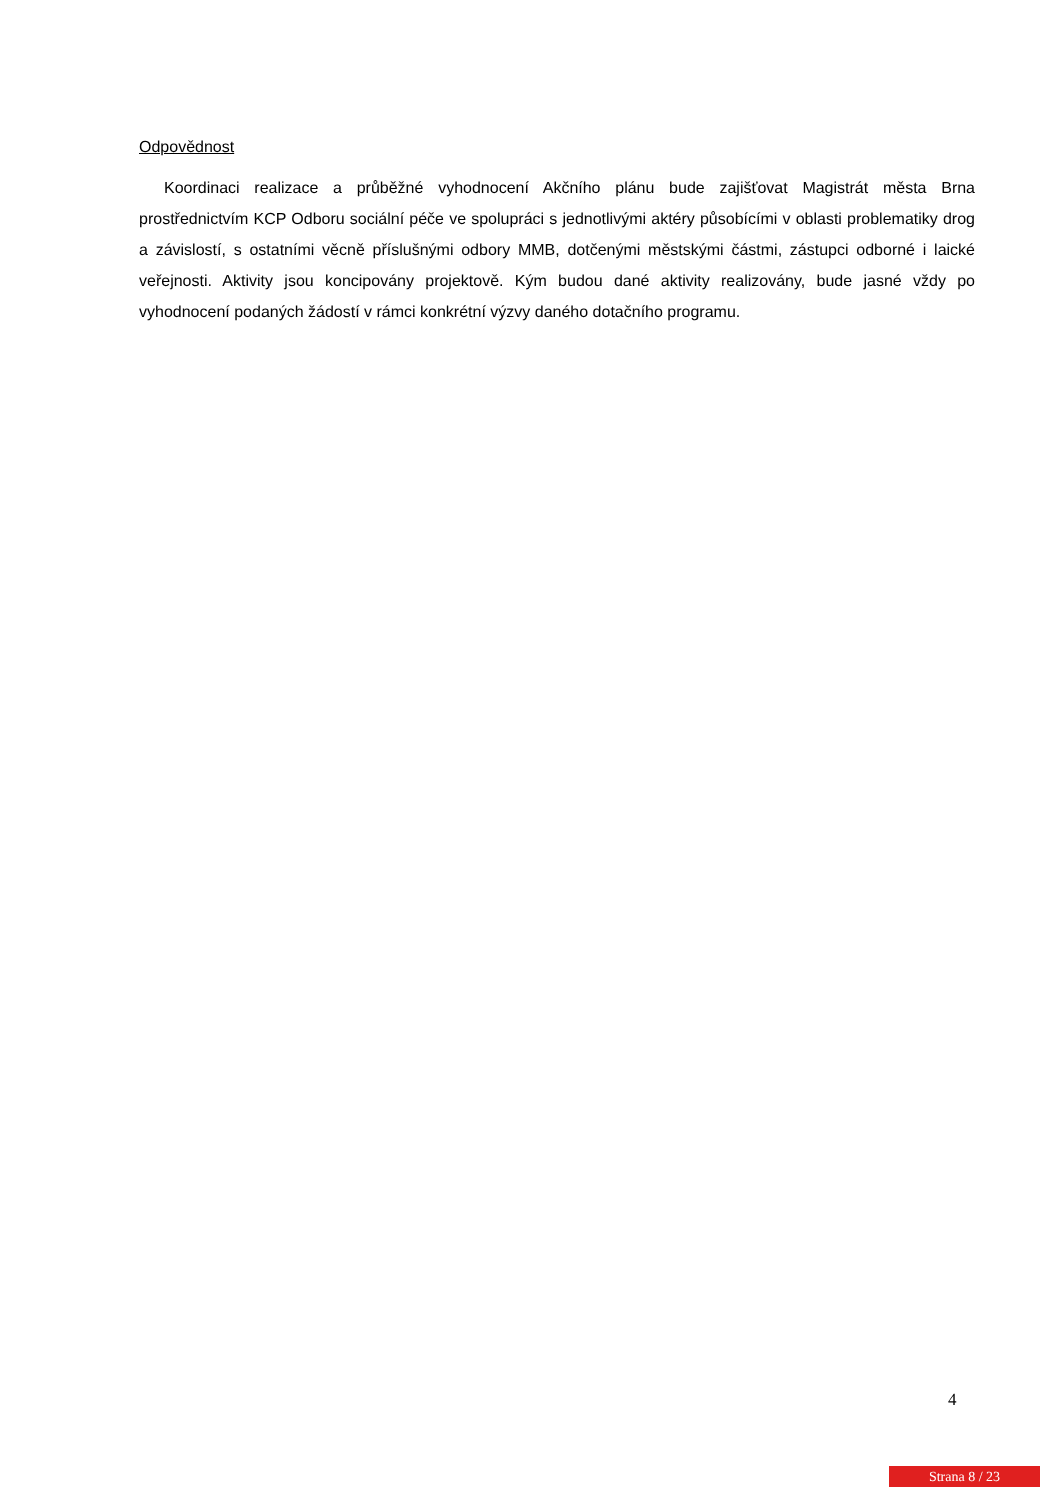Odpovědnost
Koordinaci realizace a průběžné vyhodnocení Akčního plánu bude zajišťovat Magistrát města Brna prostřednictvím KCP Odboru sociální péče ve spolupráci s jednotlivými aktéry působícími v oblasti problematiky drog a závislostí, s ostatními věcně příslušnými odbory MMB, dotčenými městskými částmi, zástupci odborné i laické veřejnosti. Aktivity jsou koncipovány projektově. Kým budou dané aktivity realizovány, bude jasné vždy po vyhodnocení podaných žádostí v rámci konkrétní výzvy daného dotačního programu.
4
Strana 8 / 23